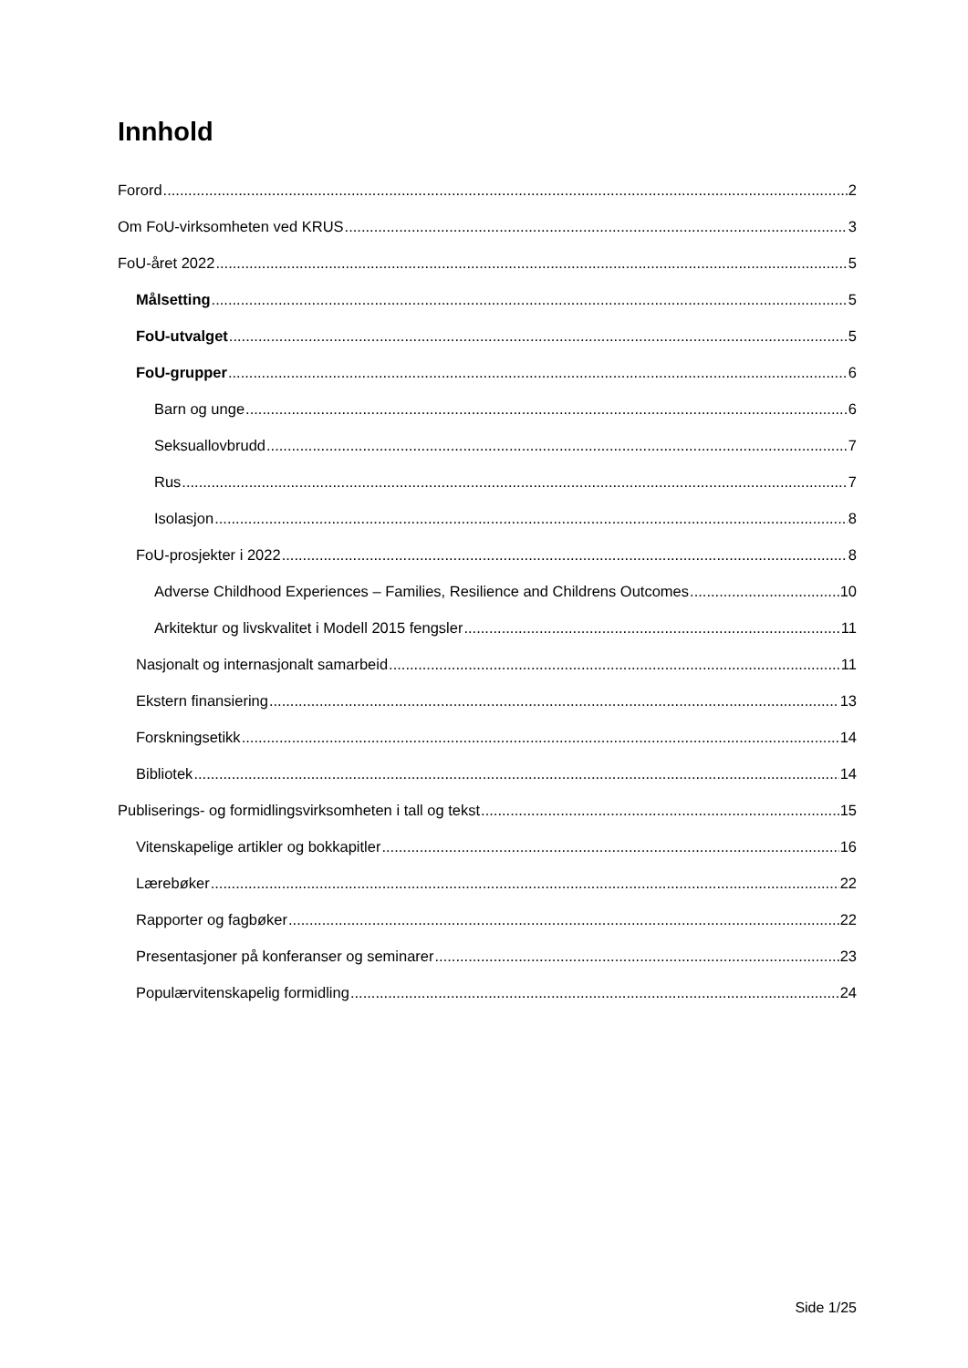Innhold
Forord 2
Om FoU-virksomheten ved KRUS 3
FoU-året 2022 5
Målsetting 5
FoU-utvalget 5
FoU-grupper 6
Barn og unge 6
Seksuallovbrudd 7
Rus 7
Isolasjon 8
FoU-prosjekter i 2022 8
Adverse Childhood Experiences – Families, Resilience and Childrens Outcomes 10
Arkitektur og livskvalitet i Modell 2015 fengsler 11
Nasjonalt og internasjonalt samarbeid 11
Ekstern finansiering 13
Forskningsetikk 14
Bibliotek 14
Publiserings- og formidlingsvirksomheten i tall og tekst 15
Vitenskapelige artikler og bokkapitler 16
Lærebøker 22
Rapporter og fagbøker 22
Presentasjoner på konferanser og seminarer 23
Populærvitenskapelig formidling 24
Side 1/25